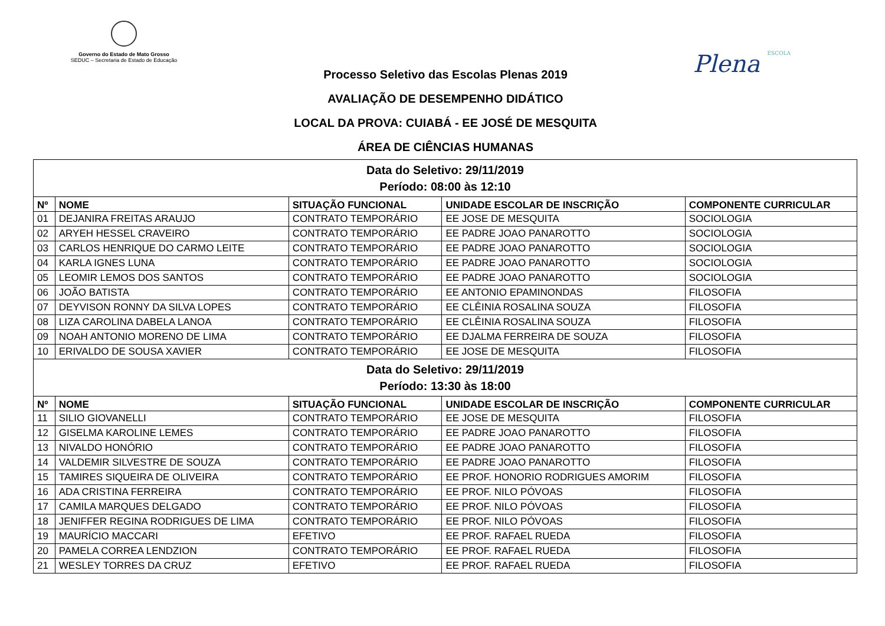Governo do Estado de Mato Grosso
SEDUC – Secretaria de Estado de Educação
Plena ESCOLA
Processo Seletivo das Escolas Plenas 2019
AVALIAÇÃO DE DESEMPENHO DIDÁTICO
LOCAL DA PROVA: CUIABÁ - EE JOSÉ DE MESQUITA
ÁREA DE CIÊNCIAS HUMANAS
| Data do Seletivo: 29/11/2019 Período: 08:00 às 12:10 | | | | |
| Nº | NOME | SITUAÇÃO FUNCIONAL | UNIDADE ESCOLAR DE INSCRIÇÃO | COMPONENTE CURRICULAR |
| 01 | DEJANIRA FREITAS ARAUJO | CONTRATO TEMPORÁRIO | EE JOSE DE MESQUITA | SOCIOLOGIA |
| 02 | ARYEH HESSEL CRAVEIRO | CONTRATO TEMPORÁRIO | EE PADRE JOAO PANAROTTO | SOCIOLOGIA |
| 03 | CARLOS HENRIQUE DO CARMO LEITE | CONTRATO TEMPORÁRIO | EE PADRE JOAO PANAROTTO | SOCIOLOGIA |
| 04 | KARLA IGNES LUNA | CONTRATO TEMPORÁRIO | EE PADRE JOAO PANAROTTO | SOCIOLOGIA |
| 05 | LEOMIR LEMOS DOS SANTOS | CONTRATO TEMPORÁRIO | EE PADRE JOAO PANAROTTO | SOCIOLOGIA |
| 06 | JOÃO BATISTA | CONTRATO TEMPORÁRIO | EE ANTONIO EPAMINONDAS | FILOSOFIA |
| 07 | DEYVISON RONNY DA SILVA LOPES | CONTRATO TEMPORÁRIO | EE CLÊINIA ROSALINA SOUZA | FILOSOFIA |
| 08 | LIZA CAROLINA DABELA LANOA | CONTRATO TEMPORÁRIO | EE CLÊINIA ROSALINA SOUZA | FILOSOFIA |
| 09 | NOAH ANTONIO MORENO DE LIMA | CONTRATO TEMPORÁRIO | EE DJALMA FERREIRA DE SOUZA | FILOSOFIA |
| 10 | ERIVALDO DE SOUSA XAVIER | CONTRATO TEMPORÁRIO | EE JOSE DE MESQUITA | FILOSOFIA |
| Data do Seletivo: 29/11/2019 Período: 13:30 às 18:00 | | | | |
| Nº | NOME | SITUAÇÃO FUNCIONAL | UNIDADE ESCOLAR DE INSCRIÇÃO | COMPONENTE CURRICULAR |
| 11 | SILIO GIOVANELLI | CONTRATO TEMPORÁRIO | EE JOSE DE MESQUITA | FILOSOFIA |
| 12 | GISELMA KAROLINE LEMES | CONTRATO TEMPORÁRIO | EE PADRE JOAO PANAROTTO | FILOSOFIA |
| 13 | NIVALDO HONÓRIO | CONTRATO TEMPORÁRIO | EE PADRE JOAO PANAROTTO | FILOSOFIA |
| 14 | VALDEMIR SILVESTRE DE SOUZA | CONTRATO TEMPORÁRIO | EE PADRE JOAO PANAROTTO | FILOSOFIA |
| 15 | TAMIRES SIQUEIRA DE OLIVEIRA | CONTRATO TEMPORÁRIO | EE PROF. HONORIO RODRIGUES AMORIM | FILOSOFIA |
| 16 | ADA CRISTINA FERREIRA | CONTRATO TEMPORÁRIO | EE PROF. NILO PÓVOAS | FILOSOFIA |
| 17 | CAMILA MARQUES DELGADO | CONTRATO TEMPORÁRIO | EE PROF. NILO PÓVOAS | FILOSOFIA |
| 18 | JENIFFER REGINA RODRIGUES DE LIMA | CONTRATO TEMPORÁRIO | EE PROF. NILO PÓVOAS | FILOSOFIA |
| 19 | MAURÍCIO MACCARI | EFETIVO | EE PROF. RAFAEL RUEDA | FILOSOFIA |
| 20 | PAMELA CORREA LENDZION | CONTRATO TEMPORÁRIO | EE PROF. RAFAEL RUEDA | FILOSOFIA |
| 21 | WESLEY TORRES DA CRUZ | EFETIVO | EE PROF. RAFAEL RUEDA | FILOSOFIA |